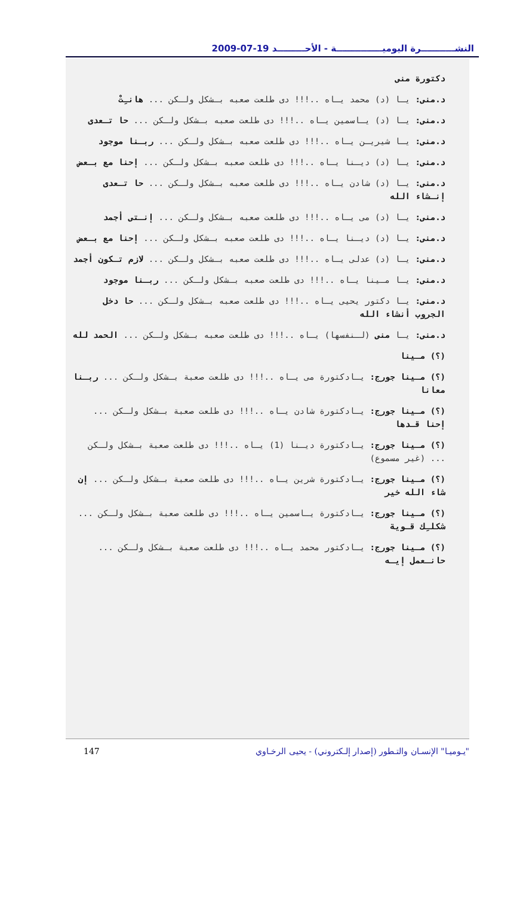النشـــــــــــرة اليوميـــــــــــــــة - الأحـــــــــد 19-07-2009
دكتورة منى
د.منى: يـا (د) محمد يـاه ..!!! دى طلعت صعبه بـشكل ولـكن ... هانـِتْ
د.منى: يـا (د) يـاسمين يـاه ..!!! دى طلعت صعبه بـشكل ولـكن ... حا تـعدى
د.منى: يـا شيريـن يـاه ..!!! دى طلعت صعبه بـشكل ولـكن ... ربـنا موجود
د.منى: يـا (د) ديـنا يـاه ..!!! دى طلعت صعبه بـشكل ولـكن ... إحنا مع بـعض
د.منى: يـا (د) شادن يـاه ..!!! دى طلعت صعبه بـشكل ولـكن ... حا تـعدى إنـشاء الله
د.منى: يـا (د) مى يـاه ..!!! دى طلعت صعبه بـشكل ولـكن ... إنـتى أجمد
د.منى: يـا (د) ديـنا يـاه ..!!! دى طلعت صعبه بـشكل ولـكن ... إحنا مع بـعض
د.منى: يـا (د) عدلى يـاه ..!!! دى طلعت صعبه بـشكل ولـكن ... لازم تـكون أجمد
د.منى: يـا مـينا يـاه ..!!! دى طلعت صعبه بـشكل ولـكن ... ربـنا موجود
د.منى: يـا دكتور يحيى يـاه ..!!! دى طلعت صعبه بـشكل ولـكن ... حا دخل الجروب أنشاء الله
د.منى: يـا منى (لـنفسها) يـاه ..!!! دى طلعت صعبه بـشكل ولـكن ... الحمد لله
(؟) مـينا
(؟) مـينا جورج: يـادكتورة مى يـاه ..!!! دى طلعت صعبة بـشكل ولـكن ... ربـنا معانا
(؟) مـينا جورج: يـادكتورة شادن يـاه ..!!! دى طلعت صعبة بـشكل ولـكن ... إحنا قـدها
(؟) مـينا جورج: يـادكتورة ديـنا (1) يـاه ..!!! دى طلعت صعبة بـشكل ولـكن ... (غير مسموع)
(؟) مـينا جورج: يـادكتورة شرين يـاه ..!!! دى طلعت صعبة بـشكل ولـكن ... إن شاء الله خير
(؟) مـينا جورج: يـادكتورة يـاسمين يـاه ..!!! دى طلعت صعبة بـشكل ولـكن ... شكلـِك قـوية
(؟) مـينا جورج: يـادكتور محمد يـاه ..!!! دى طلعت صعبة بـشكل ولـكن ... حانـعمل إيـه
147 "يـوميـا" الإنسـان والتـطور (إصدار إلـكتروني) - يحيى الرخـاوي